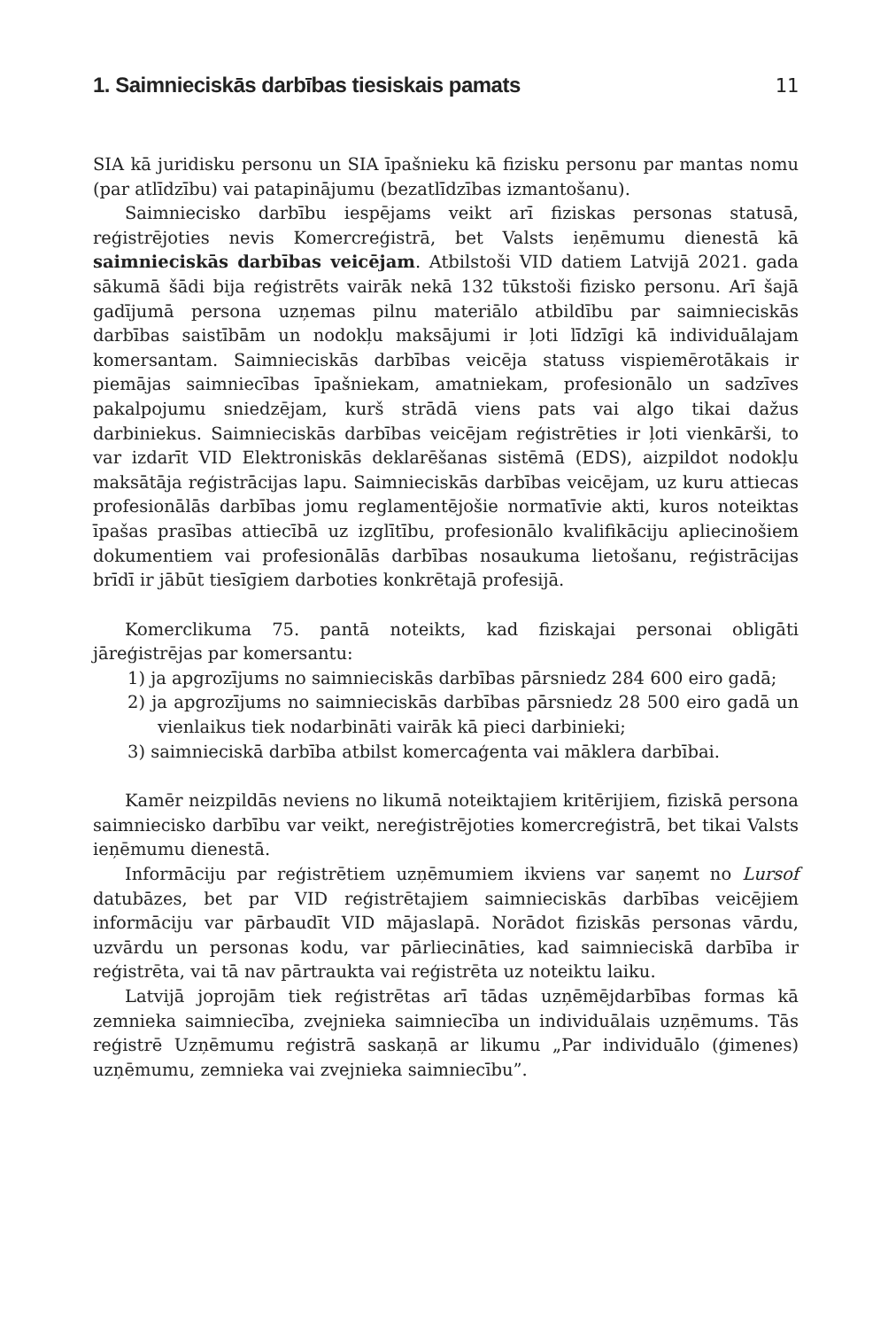1. Saimnieciskās darbības tiesiskais pamats
11
SIA kā juridisku personu un SIA īpašnieku kā fizisku personu par mantas nomu (par atlīdzību) vai patapinājumu (bezatlīdzības izmantošanu).
Saimniecisko darbību iespējams veikt arī fiziskas personas statusā, reģistrējoties nevis Komercreģistrā, bet Valsts ieņēmumu dienestā kā saimnieciskās darbības veicējam. Atbilstoši VID datiem Latvijā 2021. gada sākumā šādi bija reģistrēts vairāk nekā 132 tūkstoši fizisko personu. Arī šajā gadījumā persona uzņemas pilnu materiālo atbildību par saimnieciskās darbības saistībām un nodokļu maksājumi ir ļoti līdzīgi kā individuālajam komersantam. Saimnieciskās darbības veicēja statuss vispiemērotākais ir piemājas saimniecības īpašniekam, amatniekam, profesionālo un sadzīves pakalpojumu sniedzējam, kurš strādā viens pats vai algo tikai dažus darbiniekus. Saimnieciskās darbības veicējam reģistrēties ir ļoti vienkārši, to var izdarīt VID Elektroniskās deklarēšanas sistēmā (EDS), aizpildot nodokļu maksātāja reģistrācijas lapu. Saimnieciskās darbības veicējam, uz kuru attiecas profesionālās darbības jomu reglamentējošie normatīvie akti, kuros noteiktas īpašas prasības attiecībā uz izglītību, profesionālo kvalifikāciju apliecinošiem dokumentiem vai profesionālās darbības nosaukuma lietošanu, reģistrācijas brīdī ir jābūt tiesīgiem darboties konkrētajā profesijā.
Komerclikuma 75. pantā noteikts, kad fiziskajai personai obligāti jāreģistrējas par komersantu:
1) ja apgrozījums no saimnieciskās darbības pārsniedz 284 600 eiro gadā;
2) ja apgrozījums no saimnieciskās darbības pārsniedz 28 500 eiro gadā un vienlaikus tiek nodarbināti vairāk kā pieci darbinieki;
3) saimnieciskā darbība atbilst komercaģenta vai māklera darbībai.
Kamēr neizpildās neviens no likumā noteiktajiem kritērijiem, fiziskā persona saimniecisko darbību var veikt, nereģistrējoties komercreģistrā, bet tikai Valsts ieņēmumu dienestā.
Informāciju par reģistrētiem uzņēmumiem ikviens var saņemt no Lursof datubāzes, bet par VID reģistrētajiem saimnieciskās darbības veicējiem informāciju var pārbaudīt VID mājaslapā. Norādot fiziskās personas vārdu, uzvārdu un personas kodu, var pārliecināties, kad saimnieciskā darbība ir reģistrēta, vai tā nav pārtraukta vai reģistrēta uz noteiktu laiku.
Latvijā joprojām tiek reģistrētas arī tādas uzņēmējdarbības formas kā zemnieka saimniecība, zvejnieka saimniecība un individuālais uzņēmums. Tās reģistrē Uzņēmumu reģistrā saskaņā ar likumu „Par individuālo (ģimenes) uzņēmumu, zemnieka vai zvejnieka saimniecību”.